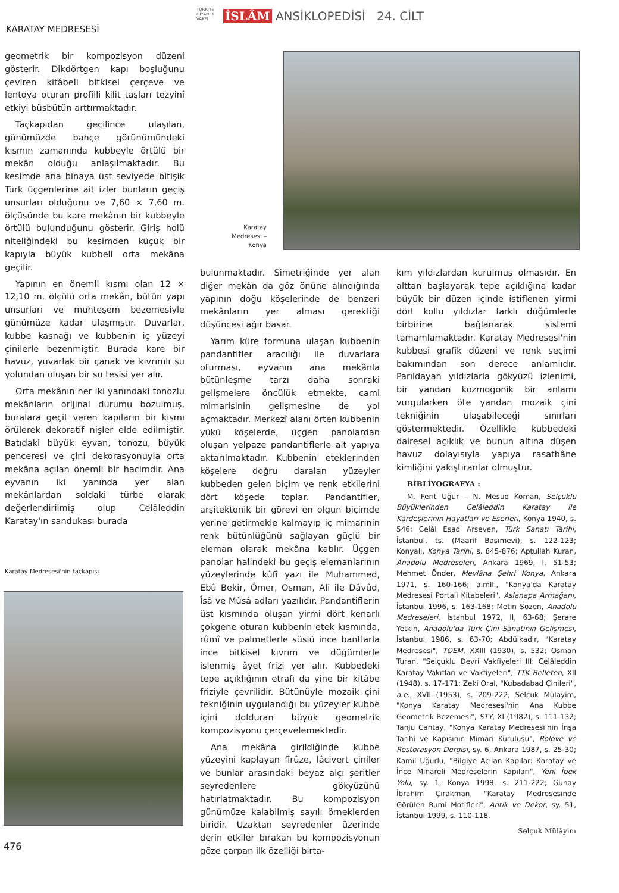TÜRKİYE DİYANET VAKFI İSLÂM ANSİKLOPEDİSİ 24. CİLT
KARATAY MEDRESESİ
geometrik bir kompozisyon düzeni gösterir. Dikdörtgen kapı boşluğunu çeviren kitâbeli bitkisel çerçeve ve lentoya oturan profilli kilit taşları tezyinî etkiyi büsbütün arttırmaktadır.
Taçkapıdan geçilince ulaşılan, günümüzde bahçe görünümündeki kısmın zamanında kubbeyle örtülü bir mekân olduğu anlaşılmaktadır. Bu kesimde ana binaya üst seviyede bitişik Türk üçgenlerine ait izler bunların geçiş unsurları olduğunu ve 7,60 × 7,60 m. ölçüsünde bu kare mekânın bir kubbeyle örtülü bulunduğunu gösterir. Giriş holü niteliğindeki bu kesimden küçük bir kapıyla büyük kubbeli orta mekâna geçilir.
Yapının en önemli kısmı olan 12 × 12,10 m. ölçülü orta mekân, bütün yapı unsurları ve muhteşem bezemesiyle günümüze kadar ulaşmıştır. Duvarlar, kubbe kasnağı ve kubbenin iç yüzeyi çinilerle bezenmiştir. Burada kare bir havuz, yuvarlak bir çanak ve kıvrımlı su yolundan oluşan bir su tesisi yer alır.
Orta mekânın her iki yanındaki tonozlu mekânların orijinal durumu bozulmuş, buralara geçit veren kapıların bir kısmı örülerek dekoratif nişler elde edilmiştir. Batıdaki büyük eyvan, tonozu, büyük penceresi ve çini dekorasyonuyla orta mekâna açılan önemli bir hacimdir. Ana eyvanın iki yanında yer alan mekânlardan soldaki türbe olarak değerlendirilmiş olup Celâleddin Karatay'ın sandukası burada
Karatay Medresesi'nin taçkapısı
Karatay Medresesi – Konya
bulunmaktadır. Simetriğinde yer alan diğer mekân da göz önüne alındığında yapının doğu köşelerinde de benzeri mekânların yer alması gerektiği düşüncesi ağır basar.
Yarım küre formuna ulaşan kubbenin pandantifler aracılığı ile duvarlara oturması, eyvanın ana mekânla bütünleşme tarzı daha sonraki gelişmelere öncülük etmekte, cami mimarisinin gelişmesine de yol açmaktadır. Merkezî alanı örten kubbenin yükü köşelerde, üçgen panolardan oluşan yelpaze pandantiflerle alt yapıya aktarılmaktadır. Kubbenin eteklerinden köşelere doğru daralan yüzeyler kubbeden gelen biçim ve renk etkilerini dört köşede toplar. Pandantifler, arşitektonik bir görevi en olgun biçimde yerine getirmekle kalmayıp iç mimarinin renk bütünlüğünü sağlayan güçlü bir eleman olarak mekâna katılır. Üçgen panolar halindeki bu geçiş elemanlarının yüzeylerinde kûfî yazı ile Muhammed, Ebû Bekir, Ömer, Osman, Ali ile Dâvûd, Îsâ ve Mûsâ adları yazılıdır. Pandantiflerin üst kısmında oluşan yirmi dört kenarlı çokgene oturan kubbenin etek kısmında, rûmî ve palmetlerle süslü ince bantlarla ince bitkisel kıvrım ve düğümlerle işlenmiş âyet frizi yer alır. Kubbedeki tepe açıklığının etrafı da yine bir kitâbe friziyle çevrilidir. Bütünüyle mozaik çini tekniğinin uygulandığı bu yüzeyler kubbe içini dolduran büyük geometrik kompozisyonu çerçevelemektedir.
Ana mekâna girildiğinde kubbe yüzeyini kaplayan fîrûze, lâcivert çiniler ve bunlar arasındaki beyaz alçı şeritler seyredenlere gökyüzünü hatırlatmaktadır. Bu kompozisyon günümüze kalabilmiş sayılı örneklerden biridir. Uzaktan seyredenler üzerinde derin etkiler bırakan bu kompozisyonun göze çarpan ilk özelliği birta-
kım yıldızlardan kurulmuş olmasıdır. En alttan başlayarak tepe açıklığına kadar büyük bir düzen içinde istiflenen yirmi dört kollu yıldızlar farklı düğümlerle birbirine bağlanarak sistemi tamamlamaktadır. Karatay Medresesi'nin kubbesi grafik düzeni ve renk seçimi bakımından son derece anlamlıdır. Parıldayan yıldızlarla gökyüzü izlenimi, bir yandan kozmogonik bir anlamı vurgularken öte yandan mozaik çini tekniğinin ulaşabileceği sınırları göstermektedir. Özellikle kubbedeki dairesel açıklık ve bunun altına düşen havuz dolayısıyla yapıya rasathâne kimliğini yakıştıranlar olmuştur.
BİBLİYOGRAFYA :
M. Ferit Uğur – N. Mesud Koman, Selçuklu Büyüklerinden Celâleddin Karatay ile Kardeşlerinin Hayatları ve Eserleri, Konya 1940, s. 546; Celâl Esad Arseven, Türk Sanatı Tarihi, İstanbul, ts. (Maarif Basımevi), s. 122-123; Konyalı, Konya Tarihi, s. 845-876; Aptullah Kuran, Anadolu Medreseleri, Ankara 1969, I, 51-53; Mehmet Önder, Mevlâna Şehri Konya, Ankara 1971, s. 160-166; a.mlf., "Konya'da Karatay Medresesi Portali Kitabeleri", Aslanapa Armağanı, İstanbul 1996, s. 163-168; Metin Sözen, Anadolu Medreseleri, İstanbul 1972, II, 63-68; Şerare Yetkin, Anadolu'da Türk Çini Sanatının Gelişmesi, İstanbul 1986, s. 63-70; Abdülkadir, "Karatay Medresesi", TOEM, XXIII (1930), s. 532; Osman Turan, "Selçuklu Devri Vakfiyeleri III: Celâleddin Karatay Vakıfları ve Vakfiyeleri", TTK Belleten, XII (1948), s. 17-171; Zeki Oral, "Kubadabad Çinileri", a.e., XVII (1953), s. 209-222; Selçuk Mülayim, "Konya Karatay Medresesi'nin Ana Kubbe Geometrik Bezemesi", STY, XI (1982), s. 111-132; Tanju Cantay, "Konya Karatay Medresesi'nin İnşa Tarihi ve Kapısının Mimari Kuruluşu", Rölöve ve Restorasyon Dergisi, sy. 6, Ankara 1987, s. 25-30; Kamil Uğurlu, "Bilgiye Açılan Kapılar: Karatay ve İnce Minareli Medreselerin Kapıları", Yeni İpek Yolu, sy. 1, Konya 1998, s. 211-222; Günay İbrahim Çırakman, "Karatay Medresesinde Görülen Rumi Motifleri", Antik ve Dekor, sy. 51, İstanbul 1999, s. 110-118.
Selçuk Mülâyim
476